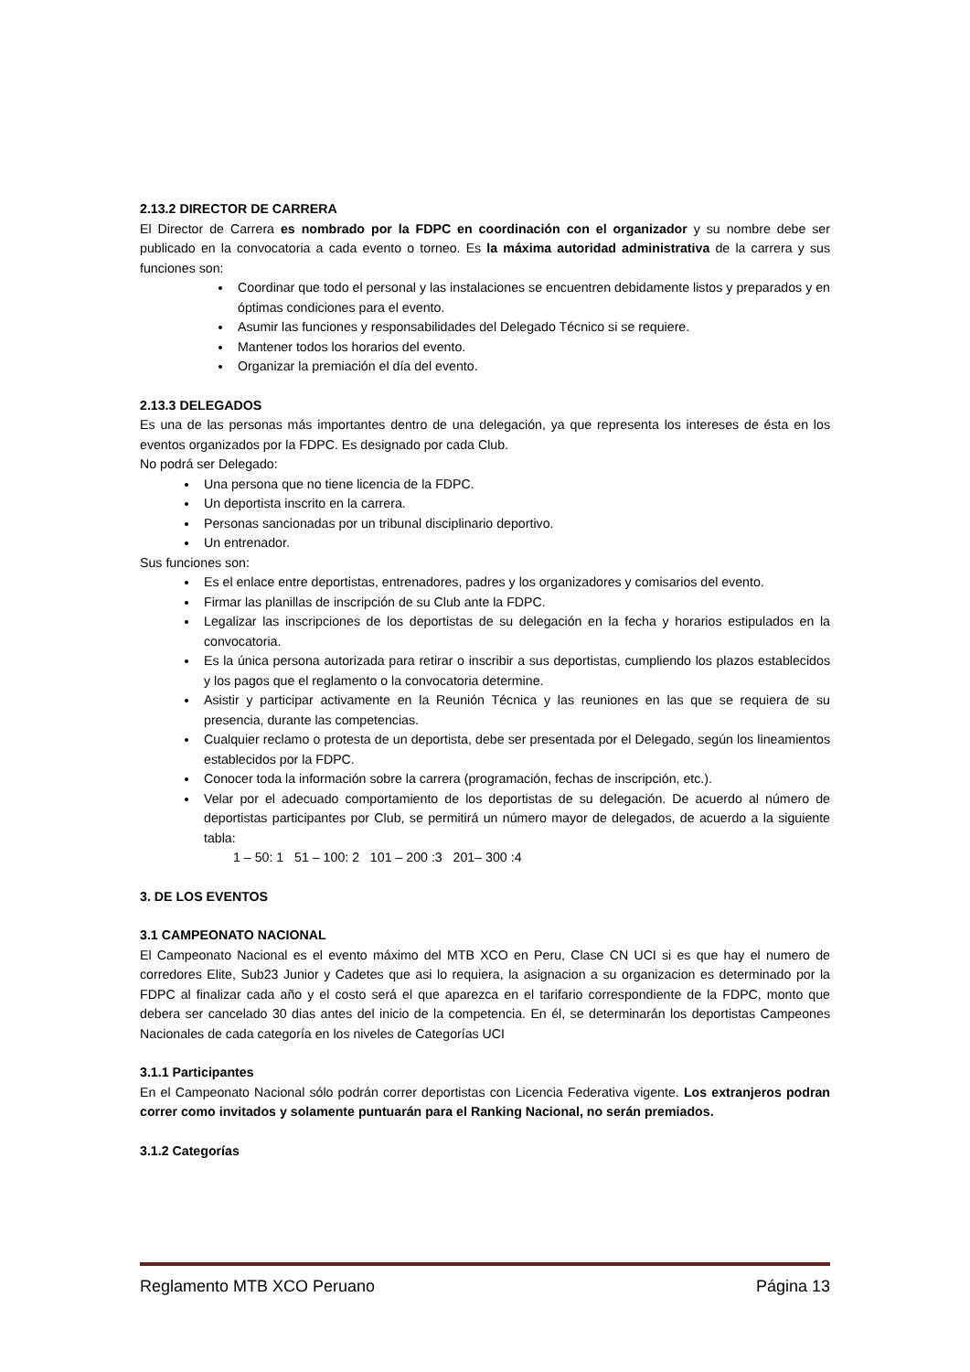2.13.2 DIRECTOR DE CARRERA
El Director de Carrera es nombrado por la FDPC en coordinación con el organizador y su nombre debe ser publicado en la convocatoria a cada evento o torneo. Es la máxima autoridad administrativa de la carrera y sus funciones son:
Coordinar que todo el personal y las instalaciones se encuentren debidamente listos y preparados y en óptimas condiciones para el evento.
Asumir las funciones y responsabilidades del Delegado Técnico si se requiere.
Mantener todos los horarios del evento.
Organizar la premiación el día del evento.
2.13.3 DELEGADOS
Es una de las personas más importantes dentro de una delegación, ya que representa los intereses de ésta en los eventos organizados por la FDPC. Es designado por cada Club.
No podrá ser Delegado:
Una persona que no tiene licencia de la FDPC.
Un deportista inscrito en la carrera.
Personas sancionadas por un tribunal disciplinario deportivo.
Un entrenador.
Sus funciones son:
Es el enlace entre deportistas, entrenadores, padres y los organizadores y comisarios del evento.
Firmar las planillas de inscripción de su Club ante la FDPC.
Legalizar las inscripciones de los deportistas de su delegación en la fecha y horarios estipulados en la convocatoria.
Es la única persona autorizada para retirar o inscribir a sus deportistas, cumpliendo los plazos establecidos y los pagos que el reglamento o la convocatoria determine.
Asistir y participar activamente en la Reunión Técnica y las reuniones en las que se requiera de su presencia, durante las competencias.
Cualquier reclamo o protesta de un deportista, debe ser presentada por el Delegado, según los lineamientos establecidos por la FDPC.
Conocer toda la información sobre la carrera (programación, fechas de inscripción, etc.).
Velar por el adecuado comportamiento de los deportistas de su delegación. De acuerdo al número de deportistas participantes por Club, se permitirá un número mayor de delegados, de acuerdo a la siguiente tabla:
1 – 50: 1 51 – 100: 2 101 – 200 :3 201– 300 :4
3. DE LOS EVENTOS
3.1 CAMPEONATO NACIONAL
El Campeonato Nacional es el evento máximo del MTB XCO en Peru, Clase CN UCI si es que hay el numero de corredores Elite, Sub23 Junior y Cadetes que asi lo requiera, la asignacion a su organizacion es determinado por la FDPC al finalizar cada año y el costo será el que aparezca en el tarifario correspondiente de la FDPC, monto que debera ser cancelado 30 dias antes del inicio de la competencia. En él, se determinarán los deportistas Campeones Nacionales de cada categoría en los niveles de Categorías UCI
3.1.1 Participantes
En el Campeonato Nacional sólo podrán correr deportistas con Licencia Federativa vigente. Los extranjeros podran correr como invitados y solamente puntuarán para el Ranking Nacional, no serán premiados.
3.1.2 Categorías
Reglamento MTB XCO Peruano Página 13